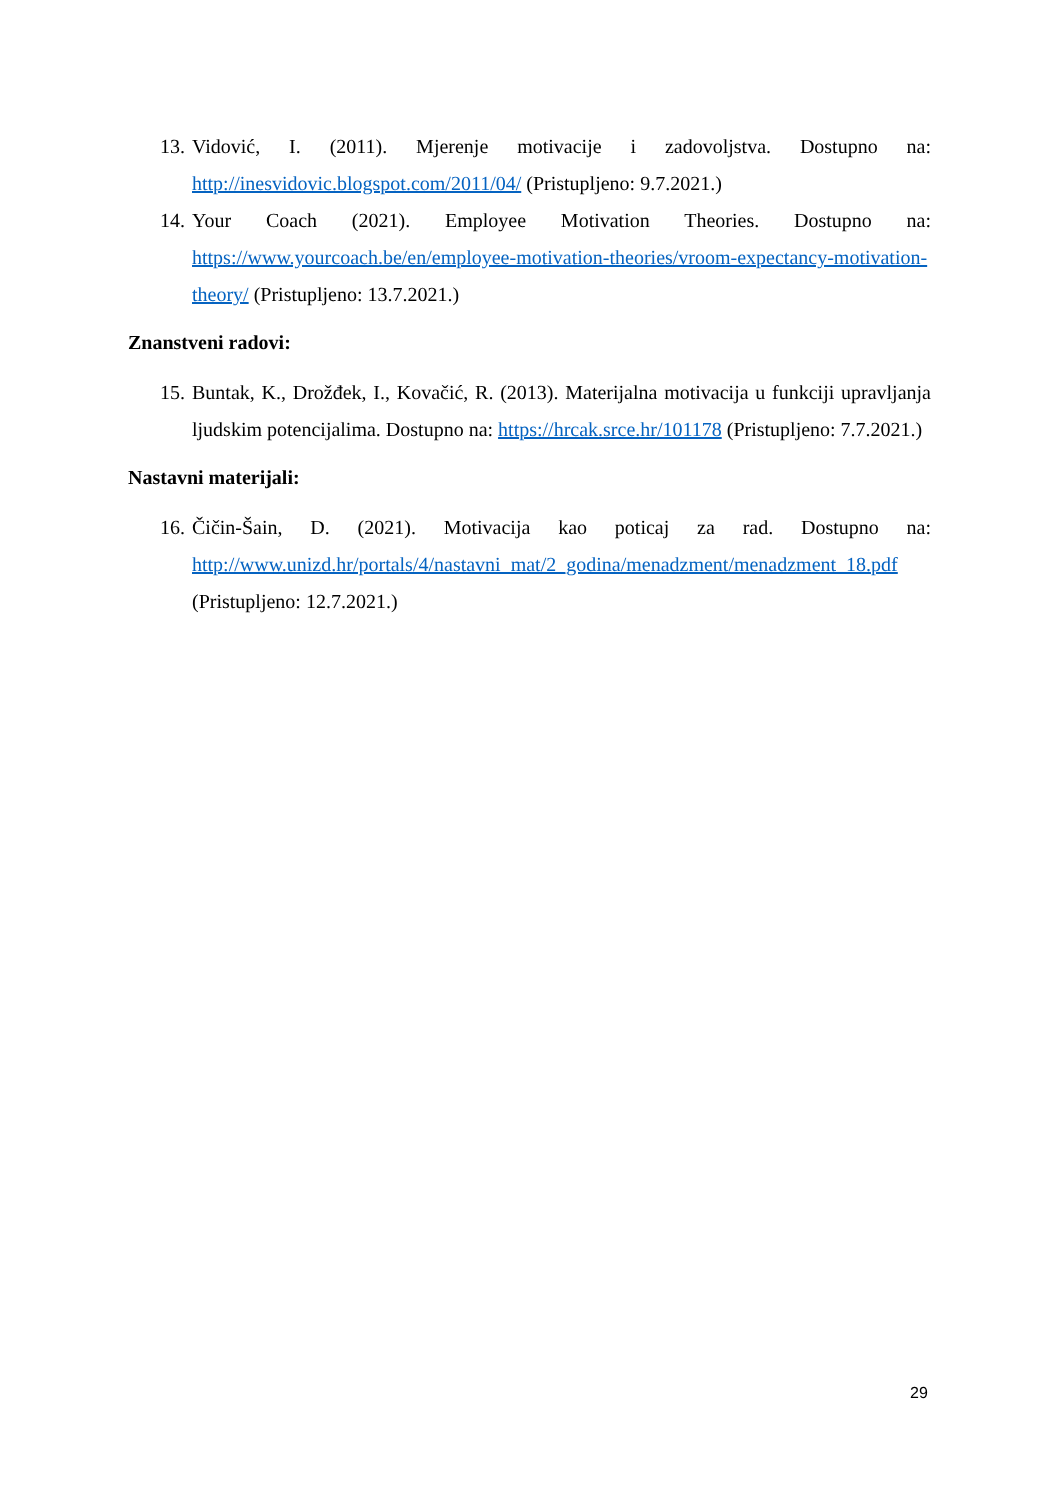13. Vidović, I. (2011). Mjerenje motivacije i zadovoljstva. Dostupno na: http://inesvidovic.blogspot.com/2011/04/ (Pristupljeno: 9.7.2021.)
14. Your Coach (2021). Employee Motivation Theories. Dostupno na: https://www.yourcoach.be/en/employee-motivation-theories/vroom-expectancy-motivation-theory/ (Pristupljeno: 13.7.2021.)
Znanstveni radovi:
15. Buntak, K., Drožđek, I., Kovačić, R. (2013). Materijalna motivacija u funkciji upravljanja ljudskim potencijalima. Dostupno na: https://hrcak.srce.hr/101178 (Pristupljeno: 7.7.2021.)
Nastavni materijali:
16. Čičin-Šain, D. (2021). Motivacija kao poticaj za rad. Dostupno na: http://www.unizd.hr/portals/4/nastavni_mat/2_godina/menadzment/menadzment_18.pdf (Pristupljeno: 12.7.2021.)
29